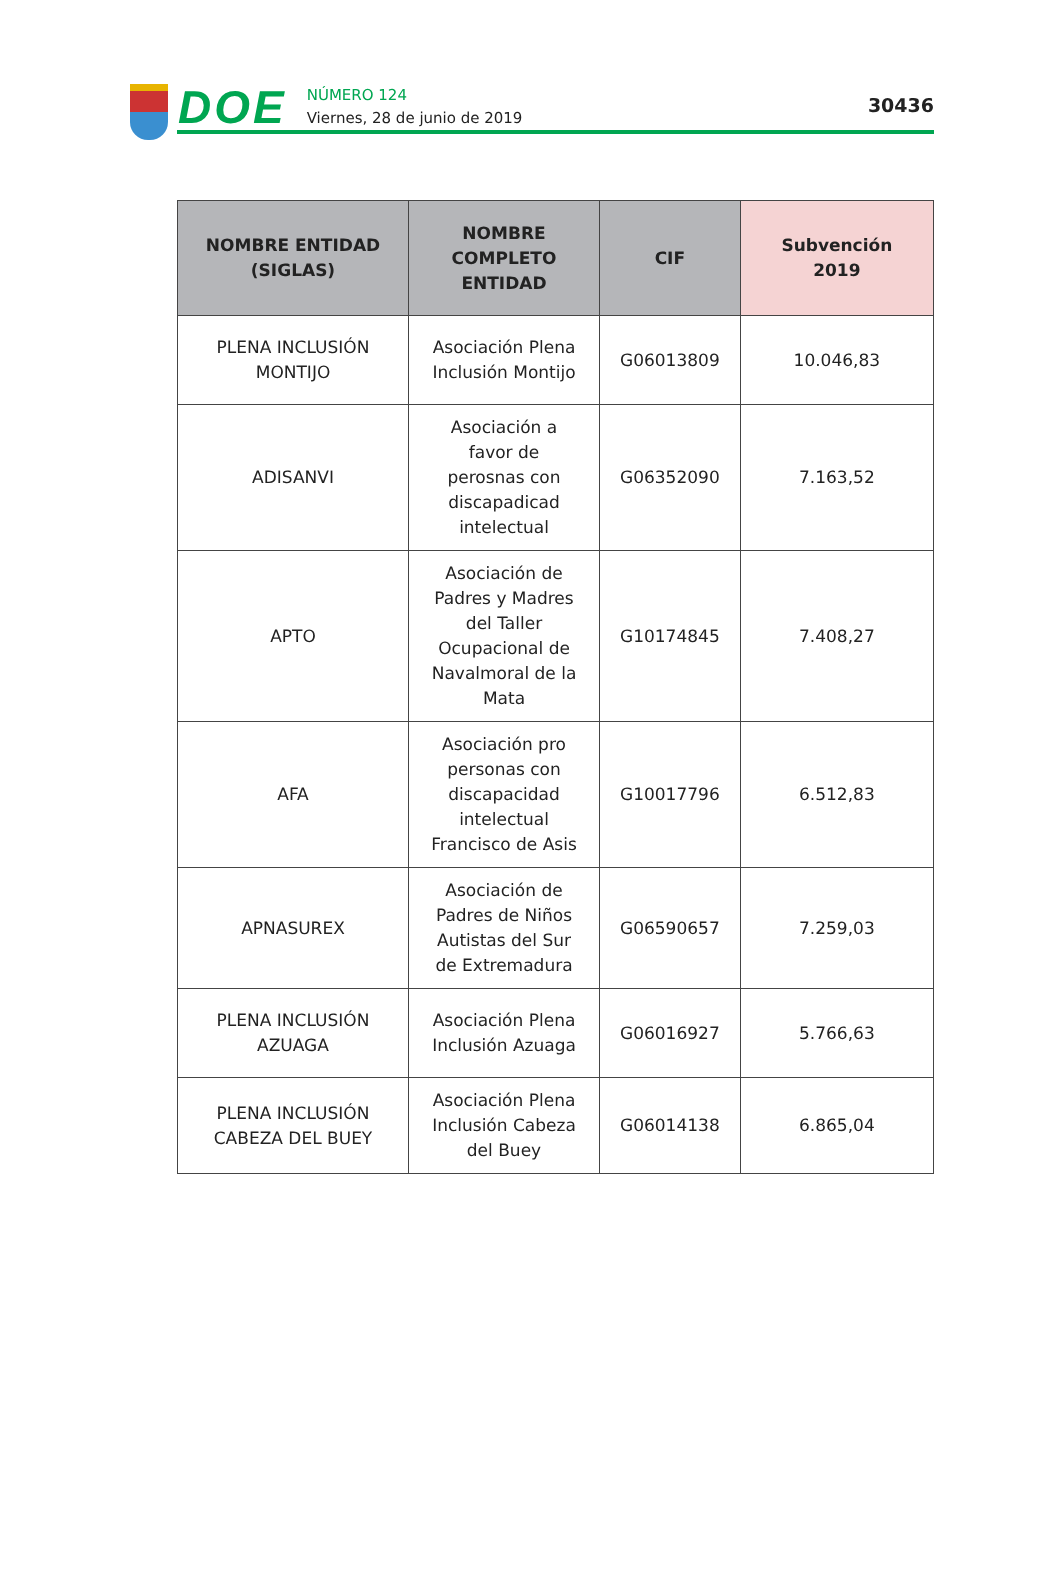DOE
NÚMERO 124
Viernes, 28 de junio de 2019
30436
| NOMBRE ENTIDAD (SIGLAS) | NOMBRE COMPLETO ENTIDAD | CIF | Subvención 2019 |
| --- | --- | --- | --- |
| PLENA INCLUSIÓN MONTIJO | Asociación Plena Inclusión Montijo | G06013809 | 10.046,83 |
| ADISANVI | Asociación a favor de perosnas con discapadicad intelectual | G06352090 | 7.163,52 |
| APTO | Asociación de Padres y Madres del Taller Ocupacional de Navalmoral de la Mata | G10174845 | 7.408,27 |
| AFA | Asociación pro personas con discapacidad intelectual Francisco de Asis | G10017796 | 6.512,83 |
| APNASUREX | Asociación de Padres de Niños Autistas del Sur de Extremadura | G06590657 | 7.259,03 |
| PLENA INCLUSIÓN AZUAGA | Asociación Plena Inclusión Azuaga | G06016927 | 5.766,63 |
| PLENA INCLUSIÓN CABEZA DEL BUEY | Asociación Plena Inclusión Cabeza del Buey | G06014138 | 6.865,04 |